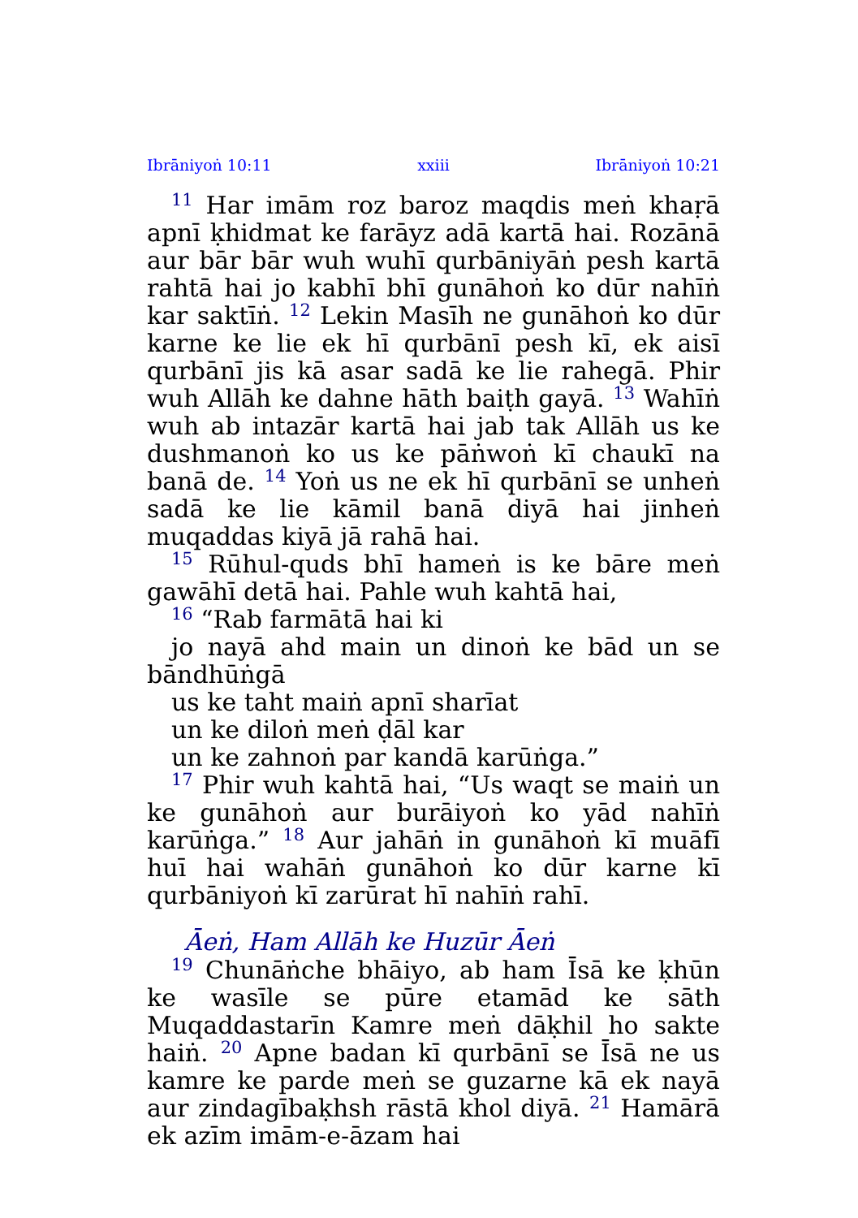Ibrāniyoṅ 10:11 xxiii Ibrāniyoṅ 10:21
<sup>11</sup> Har imām roz baroz maqdis meṅ khaṛā apnī ḳhidmat ke farāyz adā kartā hai. Rozānā aur bār bār wuh wuhī qurbāniyāṅ pesh kartā rahtā hai jo kabhī bhī gunāhoṅ ko dūr nahīṅ kar saktīṅ. <sup>12</sup> Lekin Masīh ne gunāhoṅ ko dūr karne ke lie ek hī qurbānī pesh kī, ek aisī qurbānī jis kā asar sadā ke lie rahegā. Phir wuh Allāh ke dahne hāth baiṭh gayā. <sup>13</sup> Wahīṅ wuh ab intazār kartā hai jab tak Allāh us ke dushmanoṅ ko us ke pāṅwoṅ kī chaukī na banā de. <sup>14</sup> Yoṅ us ne ek hī qurbānī se unheṅ sadā ke lie kāmil banā diyā hai jinheṅ muqaddas kiyā jā rahā hai.
<sup>15</sup> Rūhul-quds bhī hameṅ is ke bāre meṅ gawāhī detā hai. Pahle wuh kahtā hai,
<sup>16</sup> “Rab farmātā hai ki
jo nayā ahd main un dinoṅ ke bād un se bāndhūṅgā
us ke taht maiṅ apnī sharīat
un ke diloṅ meṅ ḍāl kar
un ke zahnoṅ par kandā karūṅga.”
<sup>17</sup> Phir wuh kahtā hai, “Us waqt se maiṅ un ke gunāhoṅ aur burāiyoṅ ko yād nahīṅ karūṅga.” <sup>18</sup> Aur jahāṅ in gunāhoṅ kī muāfī huī hai wahāṅ gunāhoṅ ko dūr karne kī qurbāniyoṅ kī zarūrat hī nahīṅ rahī.
Āeṅ, Ham Allāh ke Huzūr Āeṅ
<sup>19</sup> Chunāṅche bhāiyo, ab ham Īsā ke ḳhūn ke wasīle se pūre etamād ke sāth Muqaddastarīn Kamre meṅ dāḳhil ho sakte haiṅ. <sup>20</sup> Apne badan kī qurbānī se Īsā ne us kamre ke parde meṅ se guzarne kā ek nayā aur zindagībaḳhsh rāstā khol diyā. <sup>21</sup> Hamārā ek azīm imām-e-āzam hai